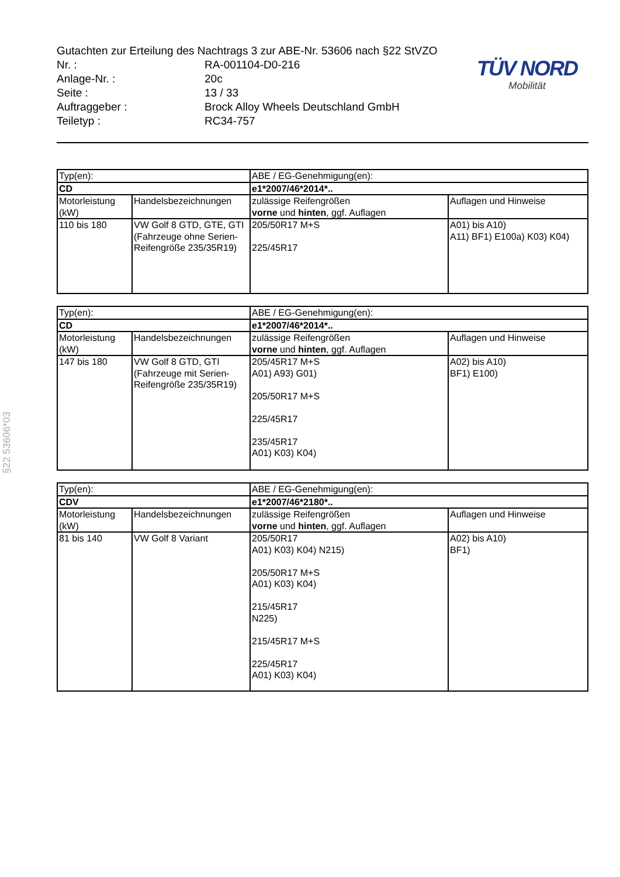§22 53606*03
Gutachten zur Erteilung des Nachtrags 3 zur ABE-Nr. 53606 nach §22 StVZO
Nr. : RA-001104-D0-216
Anlage-Nr. : 20c
Seite : 13 / 33
Auftraggeber : Brock Alloy Wheels Deutschland GmbH
Teiletyp : RC34-757
TÜV NORD
Mobilität
| Typ(en): | | ABE / EG-Genehmigung(en): | |
| CD | | e1*2007/46*2014*.. | |
| Motorleistung (kW) | Handelsbezeichnungen | zulässige Reifengrößen vorne und hinten , ggf. Auflagen | Auflagen und Hinweise |
| 110 bis 180 | VW Golf 8 GTD, GTE, GTI (Fahrzeuge ohne Serien-Reifengröße 235/35R19) | 205/50R17 M+S 225/45R17 | A01) bis A10) A11) BF1) E100a) K03) K04) |
| Typ(en): | | ABE / EG-Genehmigung(en): | |
| CD | | e1*2007/46*2014*.. | |
| Motorleistung (kW) | Handelsbezeichnungen | zulässige Reifengrößen vorne und hinten , ggf. Auflagen | Auflagen und Hinweise |
| 147 bis 180 | VW Golf 8 GTD, GTI (Fahrzeuge mit Serien-Reifengröße 235/35R19) | 205/45R17 M+S A01) A93) G01) 205/50R17 M+S 225/45R17 235/45R17 A01) K03) K04) | A02) bis A10) BF1) E100) |
| Typ(en): | | ABE / EG-Genehmigung(en): | |
| CDV | | e1*2007/46*2180*.. | |
| Motorleistung (kW) | Handelsbezeichnungen | zulässige Reifengrößen vorne und hinten , ggf. Auflagen | Auflagen und Hinweise |
| 81 bis 140 | VW Golf 8 Variant | 205/50R17 A01) K03) K04) N215) 205/50R17 M+S A01) K03) K04) 215/45R17 N225) 215/45R17 M+S 225/45R17 A01) K03) K04) | A02) bis A10) BF1) |